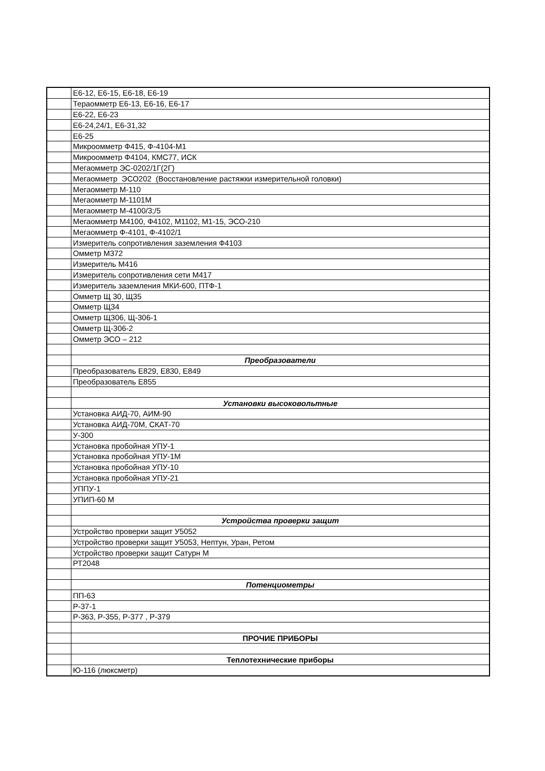| | Е6-12, Е6-15, Е6-18, Е6-19 |
| | Тераомметр Е6-13, Е6-16, Е6-17 |
| | Е6-22, Е6-23 |
| | Е6-24,24/1, Е6-31,32 |
| | Е6-25 |
| | Микроомметр Ф415, Ф-4104-М1 |
| | Микроомметр Ф4104, КМС77, ИСК |
| | Мегаомметр ЭС-0202/1Г(2Г) |
| | Мегаомметр ЭСО202 (Восстановление растяжки измерительной головки) |
| | Мегаомметр М-110 |
| | Мегаомметр М-1101М |
| | Мегаомметр М-4100/3;/5 |
| | Мегаомметр М4100, Ф4102, М1102, М1-15, ЭСО-210 |
| | Мегаомметр Ф-4101, Ф-4102/1 |
| | Измеритель сопротивления заземления Ф4103 |
| | Омметр М372 |
| | Измеритель М416 |
| | Измеритель сопротивления сети М417 |
| | Измеритель заземления МКИ-600, ПТФ-1 |
| | Омметр Щ 30, Щ35 |
| | Омметр Щ34 |
| | Омметр Щ306, Щ-306-1 |
| | Омметр Щ-306-2 |
| | Омметр ЭСО – 212 |
| | Преобразователи |
| | Преобразователь Е829, Е830, Е849 |
| | Преобразователь Е855 |
| | Установки высоковольтные |
| | Установка АИД-70, АИМ-90 |
| | Установка АИД-70М, СКАТ-70 |
| | У-300 |
| | Установка пробойная УПУ-1 |
| | Установка пробойная УПУ-1М |
| | Установка пробойная УПУ-10 |
| | Установка пробойная УПУ-21 |
| | УППУ-1 |
| | УПИП-60 М |
| | Устройства проверки защит |
| | Устройство проверки защит У5052 |
| | Устройство проверки защит У5053, Нептун, Уран, Ретом |
| | Устройство проверки защит Сатурн М |
| | РТ2048 |
| | Потенциометры |
| | ПП-63 |
| | Р-37-1 |
| | Р-363, Р-355, Р-377 , Р-379 |
| | ПРОЧИЕ ПРИБОРЫ |
| | Теплотехнические приборы |
| | Ю-116 (люксметр) |